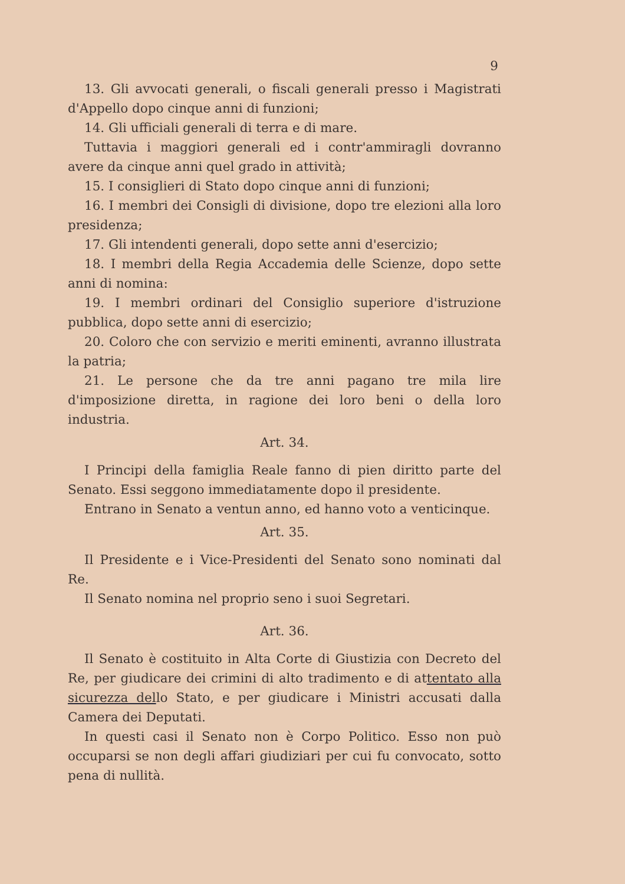9
13. Gli avvocati generali, o fiscali generali presso i Magistrati d'Appello dopo cinque anni di funzioni;
14. Gli ufficiali generali di terra e di mare.
Tuttavia i maggiori generali ed i contr'ammiragli dovranno avere da cinque anni quel grado in attività;
15. I consiglieri di Stato dopo cinque anni di funzioni;
16. I membri dei Consigli di divisione, dopo tre elezioni alla loro presidenza;
17. Gli intendenti generali, dopo sette anni d'esercizio;
18. I membri della Regia Accademia delle Scienze, dopo sette anni di nomina:
19. I membri ordinari del Consiglio superiore d'istruzione pubblica, dopo sette anni di esercizio;
20. Coloro che con servizio e meriti eminenti, avranno illustrata la patria;
21. Le persone che da tre anni pagano tre mila lire d'imposizione diretta, in ragione dei loro beni o della loro industria.
Art. 34.
I Principi della famiglia Reale fanno di pien diritto parte del Senato. Essi seggono immediatamente dopo il presidente.
Entrano in Senato a ventun anno, ed hanno voto a venticinque.
Art. 35.
Il Presidente e i Vice-Presidenti del Senato sono nominati dal Re.
Il Senato nomina nel proprio seno i suoi Segretari.
Art. 36.
Il Senato è costituito in Alta Corte di Giustizia con Decreto del Re, per giudicare dei crimini di alto tradimento e di attentato alla sicurezza dello Stato, e per giudicare i Ministri accusati dalla Camera dei Deputati.
In questi casi il Senato non è Corpo Politico. Esso non può occuparsi se non degli affari giudiziari per cui fu convocato, sotto pena di nullità.